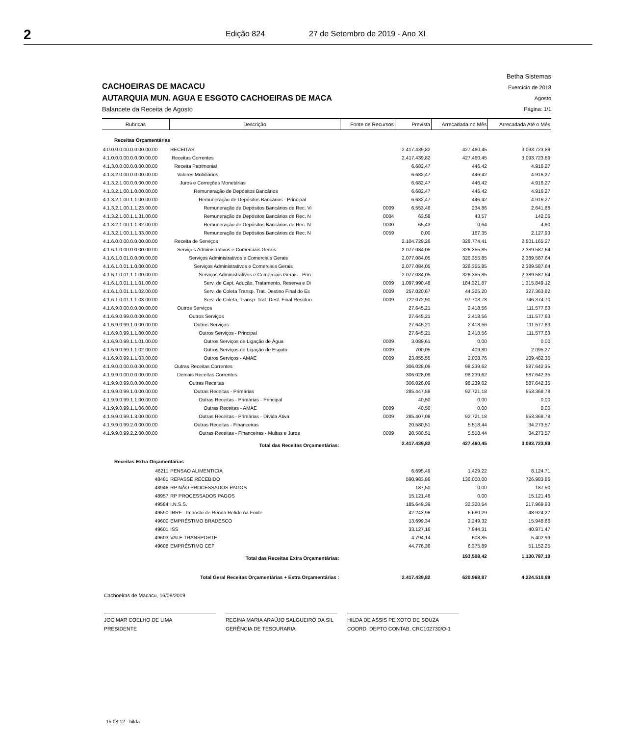2
Edição 824 27 de Setembro de 2019 - Ano XI
CACHOEIRAS DE MACACU
AUTARQUIA MUN. AGUA E ESGOTO CACHOEIRAS DE MACA
Balancete da Receita de Agosto
Betha Sistemas
Exercício de 2018
Agosto
Página: 1/1
| Rubricas | Descrição | Fonte de Recursos | Prevista | Arrecadada no Mês | Arrecadada Até o Mês |
| --- | --- | --- | --- | --- | --- |
| Receitas Orçamentárias | | | | | |
| 4.0.0.0.0.00.0.0.00.00.00 | RECEITAS | | 2.417.439,82 | 427.460,45 | 3.093.723,89 |
| 4.1.0.0.0.00.0.0.00.00.00 | Receitas Correntes | | 2.417.439,82 | 427.460,45 | 3.093.723,89 |
| 4.1.3.0.0.00.0.0.00.00.00 | Receita Patrimonial | | 6.682,47 | 446,42 | 4.916,27 |
| 4.1.3.2.0.00.0.0.00.00.00 | Valores Mobiliários | | 6.682,47 | 446,42 | 4.916,27 |
| 4.1.3.2.1.00.0.0.00.00.00 | Juros e Correções Monetárias | | 6.682,47 | 446,42 | 4.916,27 |
| 4.1.3.2.1.00.1.0.00.00.00 | Remuneração de Depósitos Bancários | | 6.682,47 | 446,42 | 4.916,27 |
| 4.1.3.2.1.00.1.1.00.00.00 | Remuneração de Depósitos Bancários - Principal | | 6.682,47 | 446,42 | 4.916,27 |
| 4.1.3.2.1.00.1.1.23.00.00 | Remuneração de Depósitos Bancários de Rec. Vi | 0009 | 6.553,46 | 234,86 | 2.641,68 |
| 4.1.3.2.1.00.1.1.31.00.00 | Remuneração de Depósitos Bancários de Rec. N | 0004 | 63,58 | 43,57 | 142,06 |
| 4.1.3.2.1.00.1.1.32.00.00 | Remuneração de Depósitos Bancários de Rec. N | 0000 | 65,43 | 0,64 | 4,60 |
| 4.1.3.2.1.00.1.1.33.00.00 | Remuneração de Depósitos Bancários de Rec. N | 0059 | 0,00 | 167,35 | 2.127,93 |
| 4.1.6.0.0.00.0.0.00.00.00 | Receita de Serviços | | 2.104.729,26 | 328.774,41 | 2.501.165,27 |
| 4.1.6.1.0.00.0.0.00.00.00 | Serviços Administrativos e Comerciais Gerais | | 2.077.084,05 | 326.355,85 | 2.389.587,64 |
| 4.1.6.1.0.01.0.0.00.00.00 | Serviços Administrativos e Comerciais Gerais | | 2.077.084,05 | 326.355,85 | 2.389.587,64 |
| 4.1.6.1.0.01.1.0.00.00.00 | Serviços Administrativos e Comerciais Gerais | | 2.077.084,05 | 326.355,85 | 2.389.587,64 |
| 4.1.6.1.0.01.1.1.00.00.00 | Serviços Administrativos e Comerciais Gerais - Prin | | 2.077.084,05 | 326.355,85 | 2.389.587,64 |
| 4.1.6.1.0.01.1.1.01.00.00 | Serv. de Capt. Adução, Tratamento, Reserva e Di | 0009 | 1.097.990,48 | 184.321,87 | 1.315.849,12 |
| 4.1.6.1.0.01.1.1.02.00.00 | Serv. de Coleta Transp. Trat. Destino Final do Es | 0009 | 257.020,67 | 44.325,20 | 327.363,82 |
| 4.1.6.1.0.01.1.1.03.00.00 | Serv. de Coleta, Transp. Trat. Dest. Final Resíduo | 0009 | 722.072,90 | 97.708,78 | 746.374,70 |
| 4.1.6.9.0.00.0.0.00.00.00 | Outros Serviços | | 27.645,21 | 2.418,56 | 111.577,63 |
| 4.1.6.9.0.99.0.0.00.00.00 | Outros Serviços | | 27.645,21 | 2.418,56 | 111.577,63 |
| 4.1.6.9.0.99.1.0.00.00.00 | Outros Serviços | | 27.645,21 | 2.418,56 | 111.577,63 |
| 4.1.6.9.0.99.1.1.00.00.00 | Outros Serviços - Principal | | 27.645,21 | 2.418,56 | 111.577,63 |
| 4.1.6.9.0.99.1.1.01.00.00 | Outros Serviços de Ligação de Água | 0009 | 3.089,61 | 0,00 | 0,00 |
| 4.1.6.9.0.99.1.1.02.00.00 | Outros Serviços de Ligação de Esgoto | 0009 | 700,05 | 409,80 | 2.095,27 |
| 4.1.6.9.0.99.1.1.03.00.00 | Outros Serviços - AMAE | 0009 | 23.855,55 | 2.008,76 | 109.482,36 |
| 4.1.9.0.0.00.0.0.00.00.00 | Outras Receitas Correntes | | 306.028,09 | 98.239,62 | 587.642,35 |
| 4.1.9.9.0.00.0.0.00.00.00 | Demais Receitas Correntes | | 306.028,09 | 98.239,62 | 587.642,35 |
| 4.1.9.9.0.99.0.0.00.00.00 | Outras Receitas | | 306.028,09 | 98.239,62 | 587.642,35 |
| 4.1.9.9.0.99.1.0.00.00.00 | Outras Receitas - Primárias | | 285.447,58 | 92.721,18 | 553.368,78 |
| 4.1.9.9.0.99.1.1.00.00.00 | Outras Receitas - Primárias - Principal | | 40,50 | 0,00 | 0,00 |
| 4.1.9.9.0.99.1.1.06.00.00 | Outras Receitas - AMAE | 0009 | 40,50 | 0,00 | 0,00 |
| 4.1.9.9.0.99.1.3.00.00.00 | Outras Receitas - Primárias - Dívida Ativa | 0009 | 285.407,08 | 92.721,18 | 553.368,78 |
| 4.1.9.9.0.99.2.0.00.00.00 | Outras Receitas - Financeiras | | 20.580,51 | 5.518,44 | 34.273,57 |
| 4.1.9.9.0.99.2.2.00.00.00 | Outras Receitas - Financeiras - Multas e Juros | 0009 | 20.580,51 | 5.518,44 | 34.273,57 |
| | Total das Receitas Orçamentárias: | | 2.417.439,82 | 427.460,45 | 3.093.723,89 |
| Receitas Extra Orçamentárias | | | | | |
| 46211 | PENSAO ALIMENTICIA | | 6.695,49 | 1.429,22 | 8.124,71 |
| 48481 | REPASSE RECEBIDO | | 590.983,86 | 136.000,00 | 726.983,86 |
| 48946 | RP NÃO PROCESSADOS PAGOS | | 187,50 | 0,00 | 187,50 |
| 48957 | RP PROCESSADOS PAGOS | | 15.121,46 | 0,00 | 15.121,46 |
| 49584 | I.N.S.S. | | 185.649,39 | 32.320,54 | 217.969,93 |
| 49590 | IRRF - Imposto de Renda Retido na Fonte | | 42.243,98 | 6.680,29 | 48.924,27 |
| 49600 | EMPRÉSTIMO BRADESCO | | 13.699,34 | 2.249,32 | 15.948,66 |
| 49601 | ISS | | 33.127,16 | 7.844,31 | 40.971,47 |
| 49603 | VALE TRANSPORTE | | 4.794,14 | 608,85 | 5.402,99 |
| 49608 | EMPRÉSTIMO CEF | | 44.776,36 | 6.375,89 | 51.152,25 |
| | Total das Receitas Extra Orçamentárias: | | | 193.508,42 | 1.130.787,10 |
| Total Geral Receitas Orçamentárias + Extra Orçamentárias : | | | 2.417.439,82 | 620.968,87 | 4.224.510,99 |
Cachoeiras de Macacu, 16/09/2019
JOCIMAR COELHO DE LIMA
PRESIDENTE
REGINA MARIA ARAÚJO SALGUEIRO DA SIL
GERÊNCIA DE TESOURARIA
HILDA DE ASSIS PEIXOTO DE SOUZA
COORD. DEPTO CONTAB. CRC102730/O-1
15:08:12 - hilda